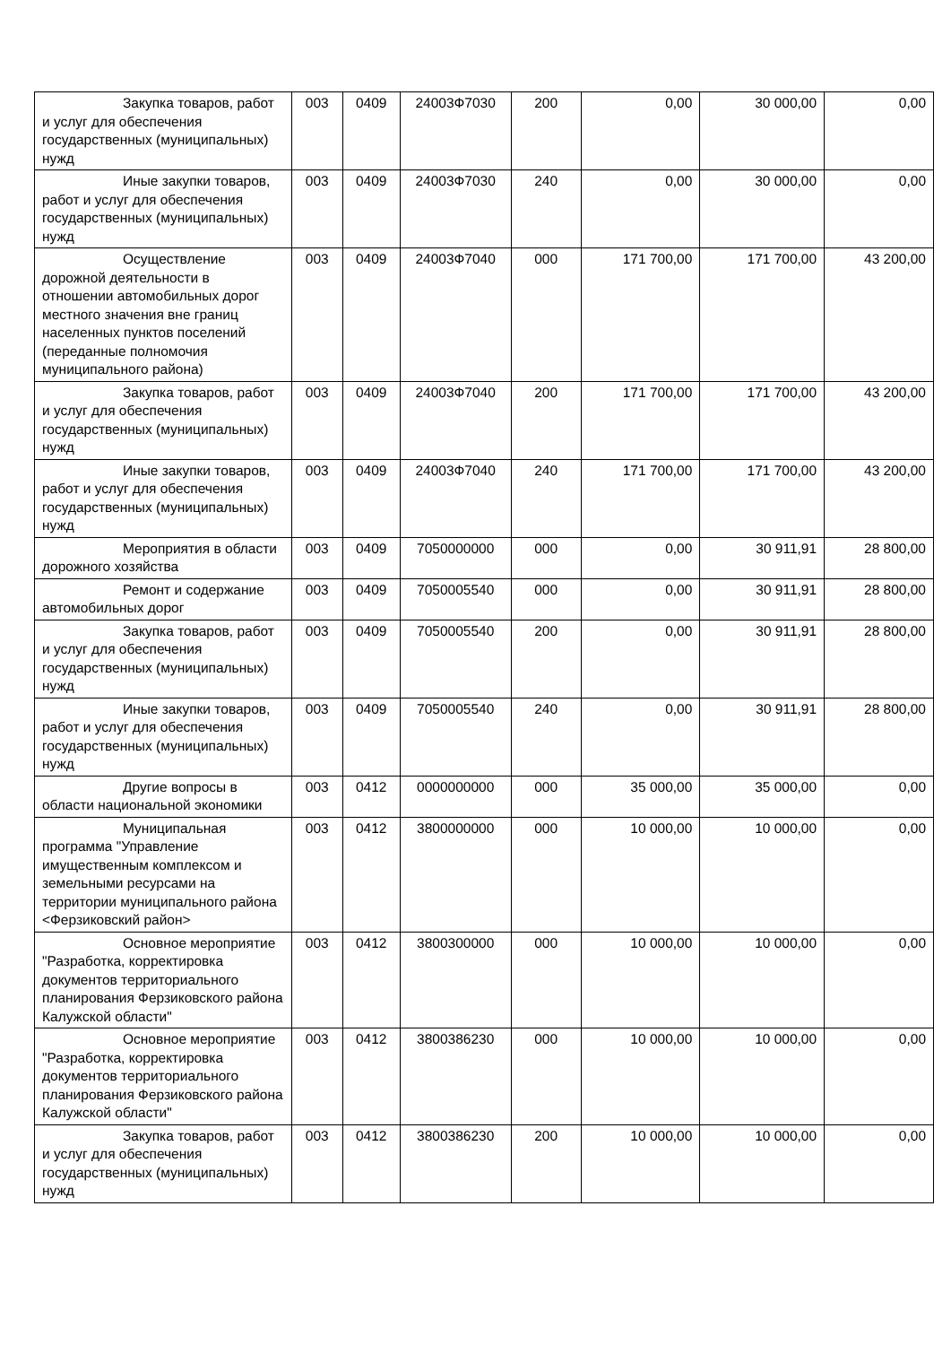| Закупка товаров, работ и услуг для обеспечения государственных (муниципальных) нужд | 003 | 0409 | 24003Ф7030 | 200 | 0,00 | 30 000,00 | 0,00 |
| Иные закупки товаров, работ и услуг для обеспечения государственных (муниципальных) нужд | 003 | 0409 | 24003Ф7030 | 240 | 0,00 | 30 000,00 | 0,00 |
| Осуществление дорожной деятельности в отношении автомобильных дорог местного значения вне границ населенных пунктов поселений (переданные полномочия муниципального района) | 003 | 0409 | 24003Ф7040 | 000 | 171 700,00 | 171 700,00 | 43 200,00 |
| Закупка товаров, работ и услуг для обеспечения государственных (муниципальных) нужд | 003 | 0409 | 24003Ф7040 | 200 | 171 700,00 | 171 700,00 | 43 200,00 |
| Иные закупки товаров, работ и услуг для обеспечения государственных (муниципальных) нужд | 003 | 0409 | 24003Ф7040 | 240 | 171 700,00 | 171 700,00 | 43 200,00 |
| Мероприятия в области дорожного хозяйства | 003 | 0409 | 7050000000 | 000 | 0,00 | 30 911,91 | 28 800,00 |
| Ремонт и содержание автомобильных дорог | 003 | 0409 | 7050005540 | 000 | 0,00 | 30 911,91 | 28 800,00 |
| Закупка товаров, работ и услуг для обеспечения государственных (муниципальных) нужд | 003 | 0409 | 7050005540 | 200 | 0,00 | 30 911,91 | 28 800,00 |
| Иные закупки товаров, работ и услуг для обеспечения государственных (муниципальных) нужд | 003 | 0409 | 7050005540 | 240 | 0,00 | 30 911,91 | 28 800,00 |
| Другие вопросы в области национальной экономики | 003 | 0412 | 0000000000 | 000 | 35 000,00 | 35 000,00 | 0,00 |
| Муниципальная программа "Управление имущественным комплексом и земельными ресурсами на территории муниципального района <Ферзиковский район> | 003 | 0412 | 3800000000 | 000 | 10 000,00 | 10 000,00 | 0,00 |
| Основное мероприятие "Разработка, корректировка документов территориального планирования Ферзиковского района Калужской области" | 003 | 0412 | 3800300000 | 000 | 10 000,00 | 10 000,00 | 0,00 |
| Основное мероприятие "Разработка, корректировка документов территориального планирования Ферзиковского района Калужской области" | 003 | 0412 | 3800386230 | 000 | 10 000,00 | 10 000,00 | 0,00 |
| Закупка товаров, работ и услуг для обеспечения государственных (муниципальных) нужд | 003 | 0412 | 3800386230 | 200 | 10 000,00 | 10 000,00 | 0,00 |